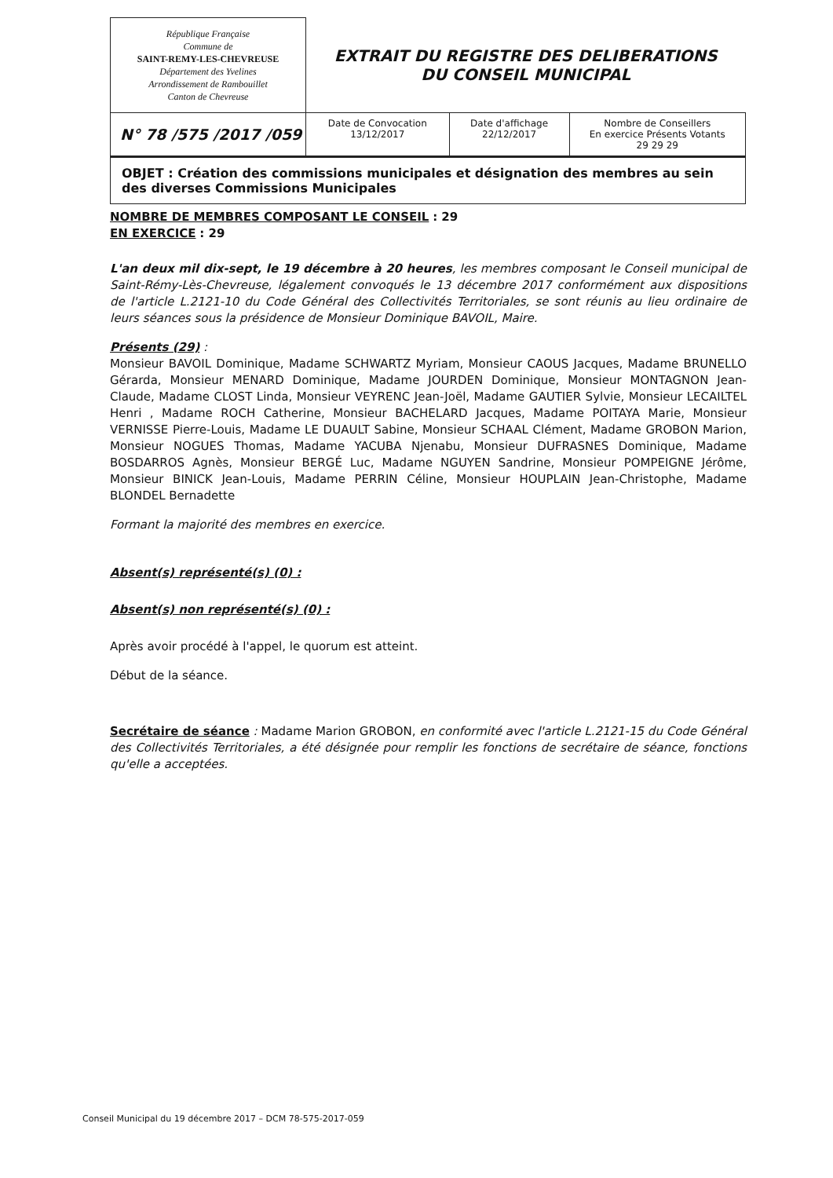| République Française Commune de SAINT-REMY-LES-CHEVREUSE Département des Yvelines Arrondissement de Rambouillet Canton de Chevreuse | EXTRAIT DU REGISTRE DES DELIBERATIONS DU CONSEIL MUNICIPAL | | |
| N° 78 /575 /2017 /059 | Date de Convocation 13/12/2017 | Date d'affichage 22/12/2017 | Nombre de Conseillers En exercice Présents Votants 29 29 29 |
| OBJET : Création des commissions municipales et désignation des membres au sein des diverses Commissions Municipales | | | |
NOMBRE DE MEMBRES COMPOSANT LE CONSEIL : 29
EN EXERCICE : 29
L'an deux mil dix-sept, le 19 décembre à 20 heures, les membres composant le Conseil municipal de Saint-Rémy-Lès-Chevreuse, légalement convoqués le 13 décembre 2017 conformément aux dispositions de l'article L.2121-10 du Code Général des Collectivités Territoriales, se sont réunis au lieu ordinaire de leurs séances sous la présidence de Monsieur Dominique BAVOIL, Maire.
Présents (29) :
Monsieur BAVOIL Dominique, Madame SCHWARTZ Myriam, Monsieur CAOUS Jacques, Madame BRUNELLO Gérarda, Monsieur MENARD Dominique, Madame JOURDEN Dominique, Monsieur MONTAGNON Jean-Claude, Madame CLOST Linda, Monsieur VEYRENC Jean-Joël, Madame GAUTIER Sylvie, Monsieur LECAILTEL Henri , Madame ROCH Catherine, Monsieur BACHELARD Jacques, Madame POITAYA Marie, Monsieur VERNISSE Pierre-Louis, Madame LE DUAULT Sabine, Monsieur SCHAAL Clément, Madame GROBON Marion, Monsieur NOGUES Thomas, Madame YACUBA Njenabu, Monsieur DUFRASNES Dominique, Madame BOSDARROS Agnès, Monsieur BERGÉ Luc, Madame NGUYEN Sandrine, Monsieur POMPEIGNE Jérôme, Monsieur BINICK Jean-Louis, Madame PERRIN Céline, Monsieur HOUPLAIN Jean-Christophe, Madame BLONDEL Bernadette
Formant la majorité des membres en exercice.
Absent(s) représenté(s) (0) :
Absent(s) non représenté(s) (0) :
Après avoir procédé à l'appel, le quorum est atteint.
Début de la séance.
Secrétaire de séance : Madame Marion GROBON, en conformité avec l'article L.2121-15 du Code Général des Collectivités Territoriales, a été désignée pour remplir les fonctions de secrétaire de séance, fonctions qu'elle a acceptées.
Conseil Municipal du 19 décembre 2017 – DCM 78-575-2017-059